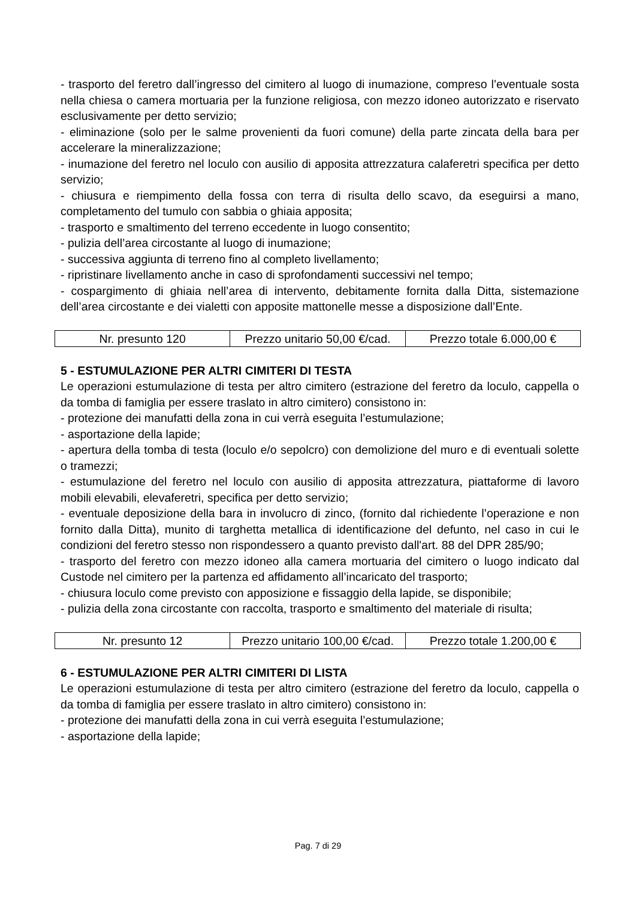- trasporto del feretro dall’ingresso del cimitero al luogo di inumazione, compreso l’eventuale sosta nella chiesa o camera mortuaria per la funzione religiosa, con mezzo idoneo autorizzato e riservato esclusivamente per detto servizio;
- eliminazione (solo per le salme provenienti da fuori comune) della parte zincata della bara per accelerare la mineralizzazione;
- inumazione del feretro nel loculo con ausilio di apposita attrezzatura calaferetri specifica per detto servizio;
- chiusura e riempimento della fossa con terra di risulta dello scavo, da eseguirsi a mano, completamento del tumulo con sabbia o ghiaia apposita;
- trasporto e smaltimento del terreno eccedente in luogo consentito;
- pulizia dell’area circostante al luogo di inumazione;
- successiva aggiunta di terreno fino al completo livellamento;
- ripristinare livellamento anche in caso di sprofondamenti successivi nel tempo;
- cospargimento di ghiaia nell’area di intervento, debitamente fornita dalla Ditta, sistemazione dell’area circostante e dei vialetti con apposite mattonelle messe a disposizione dall’Ente.
| Nr. presunto 120 | Prezzo unitario 50,00 €/cad. | Prezzo totale 6.000,00 € |
5 - ESTUMULAZIONE PER ALTRI CIMITERI DI TESTA
Le operazioni estumulazione di testa per altro cimitero (estrazione del feretro da loculo, cappella o da tomba di famiglia per essere traslato in altro cimitero) consistono in:
- protezione dei manufatti della zona in cui verrà eseguita l’estumulazione;
- asportazione della lapide;
- apertura della tomba di testa (loculo e/o sepolcro) con demolizione del muro e di eventuali solette o tramezzi;
- estumulazione del feretro nel loculo con ausilio di apposita attrezzatura, piattaforme di lavoro mobili elevabili, elevaferetri, specifica per detto servizio;
- eventuale deposizione della bara in involucro di zinco, (fornito dal richiedente l’operazione e non fornito dalla Ditta), munito di targhetta metallica di identificazione del defunto, nel caso in cui le condizioni del feretro stesso non rispondessero a quanto previsto dall'art. 88 del DPR 285/90;
- trasporto del feretro con mezzo idoneo alla camera mortuaria del cimitero o luogo indicato dal Custode nel cimitero per la partenza ed affidamento all’incaricato del trasporto;
- chiusura loculo come previsto con apposizione e fissaggio della lapide, se disponibile;
- pulizia della zona circostante con raccolta, trasporto e smaltimento del materiale di risulta;
| Nr. presunto 12 | Prezzo unitario 100,00 €/cad. | Prezzo totale 1.200,00 € |
6 - ESTUMULAZIONE PER ALTRI CIMITERI DI LISTA
Le operazioni estumulazione di testa per altro cimitero (estrazione del feretro da loculo, cappella o da tomba di famiglia per essere traslato in altro cimitero) consistono in:
- protezione dei manufatti della zona in cui verrà eseguita l’estumulazione;
- asportazione della lapide;
Pag. 7 di 29